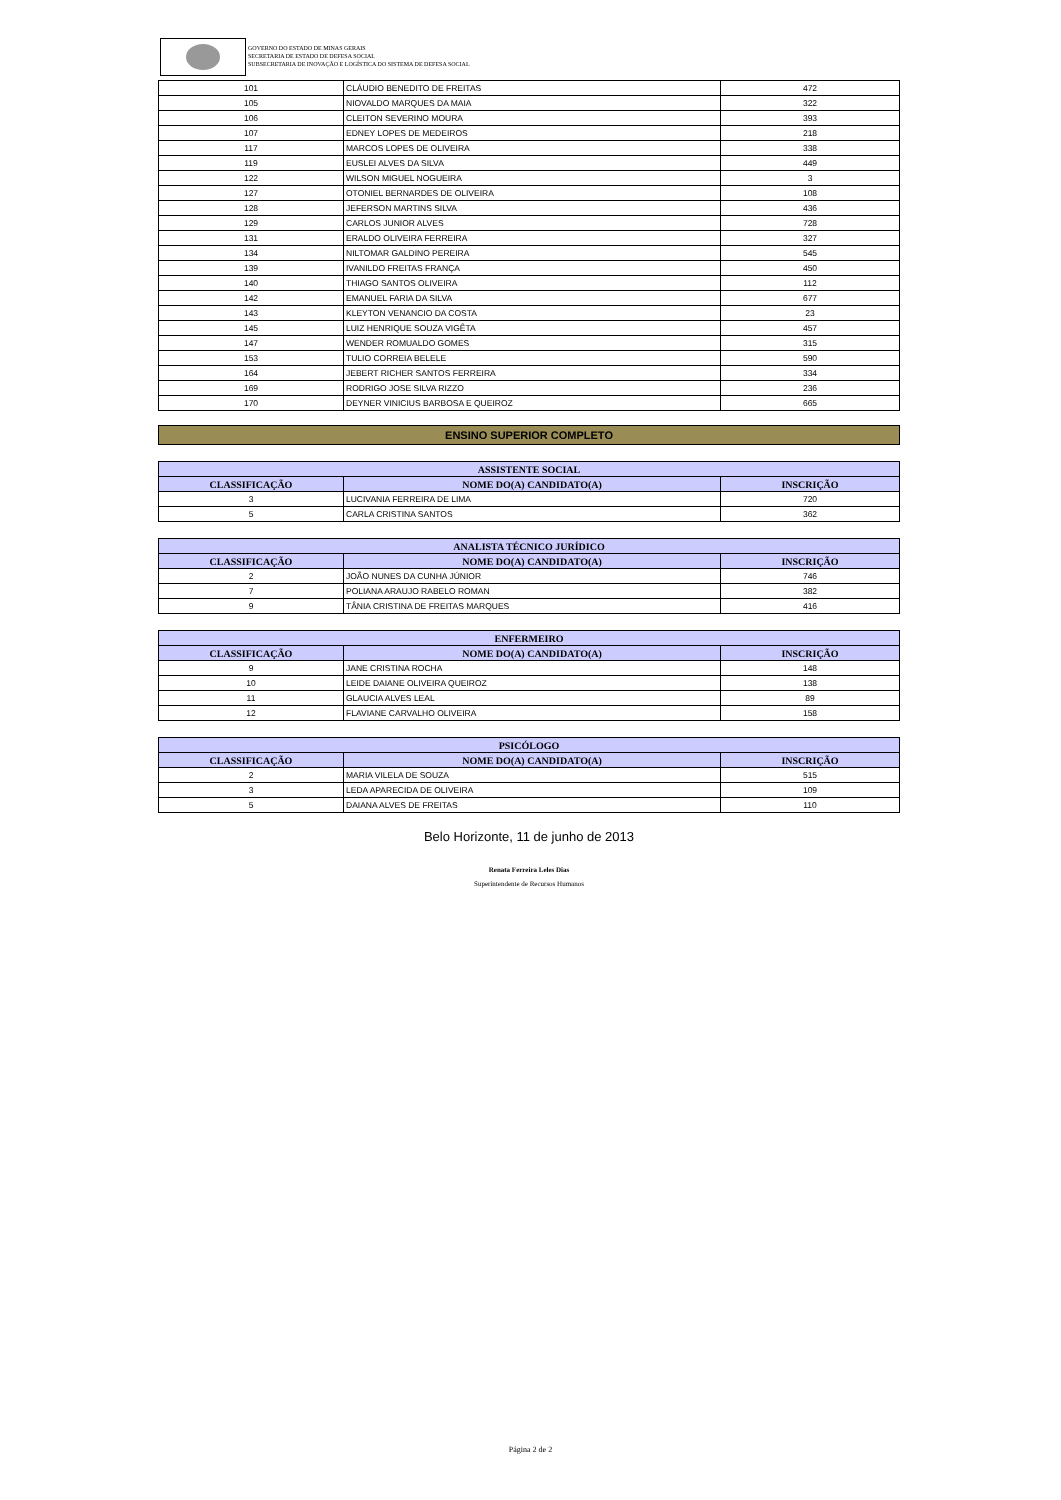GOVERNO DO ESTADO DE MINAS GERAIS
SECRETARIA DE ESTADO DE DEFESA SOCIAL
SUBSECRETARIA DE INOVAÇÃO E LOGÍSTICA DO SISTEMA DE DEFESA SOCIAL
| 101 | CLÁUDIO BENEDITO DE FREITAS | 472 |
| 105 | NIOVALDO MARQUES DA MAIA | 322 |
| 106 | CLEITON SEVERINO MOURA | 393 |
| 107 | EDNEY LOPES DE MEDEIROS | 218 |
| 117 | MARCOS LOPES DE OLIVEIRA | 338 |
| 119 | EUSLEI ALVES DA SILVA | 449 |
| 122 | WILSON MIGUEL NOGUEIRA | 3 |
| 127 | OTONIEL BERNARDES DE OLIVEIRA | 108 |
| 128 | JEFERSON MARTINS SILVA | 436 |
| 129 | CARLOS JUNIOR ALVES | 728 |
| 131 | ERALDO OLIVEIRA FERREIRA | 327 |
| 134 | NILTOMAR GALDINO PEREIRA | 545 |
| 139 | IVANILDO FREITAS FRANÇA | 450 |
| 140 | THIAGO SANTOS OLIVEIRA | 112 |
| 142 | EMANUEL FARIA DA SILVA | 677 |
| 143 | KLEYTON VENANCIO DA COSTA | 23 |
| 145 | LUIZ HENRIQUE SOUZA VIGÊTA | 457 |
| 147 | WENDER ROMUALDO GOMES | 315 |
| 153 | TULIO CORREIA BELELE | 590 |
| 164 | JEBERT RICHER SANTOS FERREIRA | 334 |
| 169 | RODRIGO JOSE SILVA RIZZO | 236 |
| 170 | DEYNER VINICIUS BARBOSA E QUEIROZ | 665 |
ENSINO SUPERIOR COMPLETO
| ASSISTENTE SOCIAL | | |
| --- | --- | --- |
| CLASSIFICAÇÃO | NOME DO(A) CANDIDATO(A) | INSCRIÇÃO |
| 3 | LUCIVANIA FERREIRA DE LIMA | 720 |
| 5 | CARLA CRISTINA SANTOS | 362 |
| ANALISTA TÉCNICO JURÍDICO | | |
| --- | --- | --- |
| CLASSIFICAÇÃO | NOME DO(A) CANDIDATO(A) | INSCRIÇÃO |
| 2 | JOÃO NUNES DA CUNHA JÚNIOR | 746 |
| 7 | POLIANA ARAUJO RABELO ROMAN | 382 |
| 9 | TÂNIA CRISTINA DE FREITAS MARQUES | 416 |
| ENFERMEIRO | | |
| --- | --- | --- |
| CLASSIFICAÇÃO | NOME DO(A) CANDIDATO(A) | INSCRIÇÃO |
| 9 | JANE CRISTINA ROCHA | 148 |
| 10 | LEIDE DAIANE OLIVEIRA QUEIROZ | 138 |
| 11 | GLAUCIA ALVES LEAL | 89 |
| 12 | FLAVIANE CARVALHO OLIVEIRA | 158 |
| PSICÓLOGO | | |
| --- | --- | --- |
| CLASSIFICAÇÃO | NOME DO(A) CANDIDATO(A) | INSCRIÇÃO |
| 2 | MARIA VILELA DE SOUZA | 515 |
| 3 | LEDA APARECIDA DE OLIVEIRA | 109 |
| 5 | DAIANA ALVES DE FREITAS | 110 |
Belo Horizonte, 11 de junho de 2013
Renata Ferreira Leles Dias
Superintendente de Recursos Humanos
Página 2 de 2